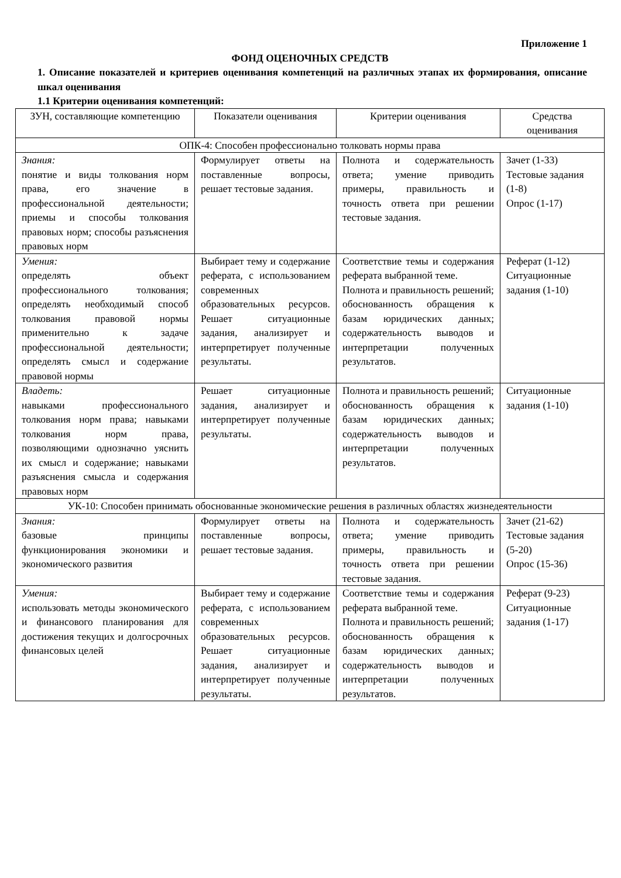Приложение 1
ФОНД ОЦЕНОЧНЫХ СРЕДСТВ
1. Описание показателей и критериев оценивания компетенций на различных этапах их формирования, описание шкал оценивания
1.1 Критерии оценивания компетенций:
| ЗУН, составляющие компетенцию | Показатели оценивания | Критерии оценивания | Средства оценивания |
| ОПК-4: Способен профессионально толковать нормы права | | | |
| Знания: понятие и виды толкования норм права, его значение в профессиональной деятельности; приемы и способы толкования правовых норм; способы разъяснения правовых норм | Формулирует ответы на поставленные вопросы, решает тестовые задания. | Полнота и содержательность ответа; умение приводить примеры, правильность и точность ответа при решении тестовые задания. | Зачет (1-33) Тестовые задания (1-8) Опрос (1-17) |
| Умения: определять объект профессионального толкования; определять необходимый способ толкования правовой нормы применительно к задаче профессиональной деятельности; определять смысл и содержание правовой нормы | Выбирает тему и содержание реферата, с использованием современных образовательных ресурсов. Решает ситуационные задания, анализирует и интерпретирует полученные результаты. | Соответствие темы и содержания реферата выбранной теме. Полнота и правильность решений; обоснованность обращения к базам юридических данных; содержательность выводов и интерпретации полученных результатов. | Реферат (1-12) Ситуационные задания (1-10) |
| Владеть: навыками профессионального толкования норм права; навыками толкования норм права, позволяющими однозначно уяснить их смысл и содержание; навыками разъяснения смысла и содержания правовых норм | Решает ситуационные задания, анализирует и интерпретирует полученные результаты. | Полнота и правильность решений; обоснованность обращения к базам юридических данных; содержательность выводов и интерпретации полученных результатов. | Ситуационные задания (1-10) |
| УК-10: Способен принимать обоснованные экономические решения в различных областях жизнедеятельности | | | |
| Знания: базовые принципы функционирования экономики и экономического развития | Формулирует ответы на поставленные вопросы, решает тестовые задания. | Полнота и содержательность ответа; умение приводить примеры, правильность и точность ответа при решении тестовые задания. | Зачет (21-62) Тестовые задания (5-20) Опрос (15-36) |
| Умения: использовать методы экономического и финансового планирования для достижения текущих и долгосрочных финансовых целей | Выбирает тему и содержание реферата, с использованием современных образовательных ресурсов. Решает ситуационные задания, анализирует и интерпретирует полученные результаты. | Соответствие темы и содержания реферата выбранной теме. Полнота и правильность решений; обоснованность обращения к базам юридических данных; содержательность выводов и интерпретации полученных результатов. | Реферат (9-23) Ситуационные задания (1-17) |